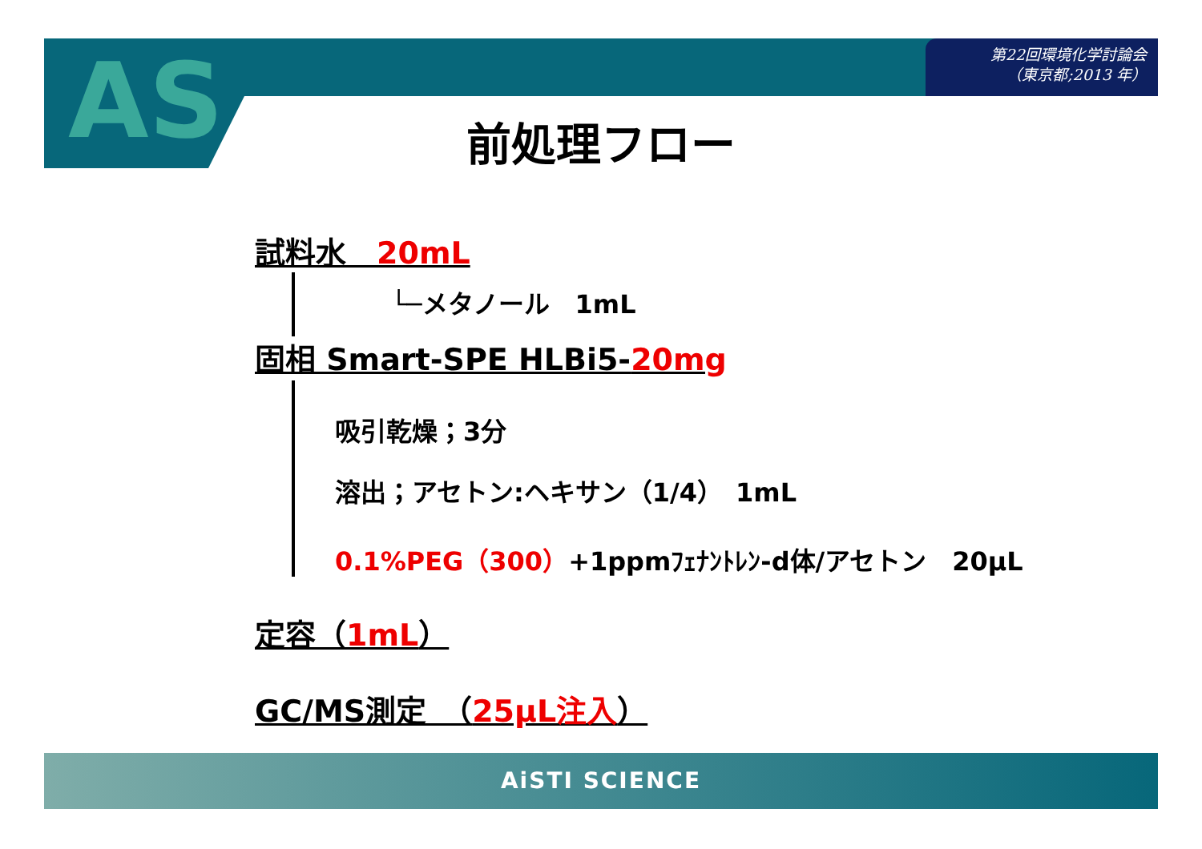第22回環境化学討論会
（東京都;2013 年）
AS 前処理フロー
試料水　20mL
└─メタノール　1mL
固相 Smart-SPE HLBi5-20mg
吸引乾燥；3分
溶出；アセトン:ヘキサン（1/4）　1mL
0.1%PEG（300）+1ppmﾌｪﾅﾝﾄﾚﾝ-d体/アセトン　20μL
定容（1mL）
GC/MS測定　（25μL注入）
AiSTI SCIENCE